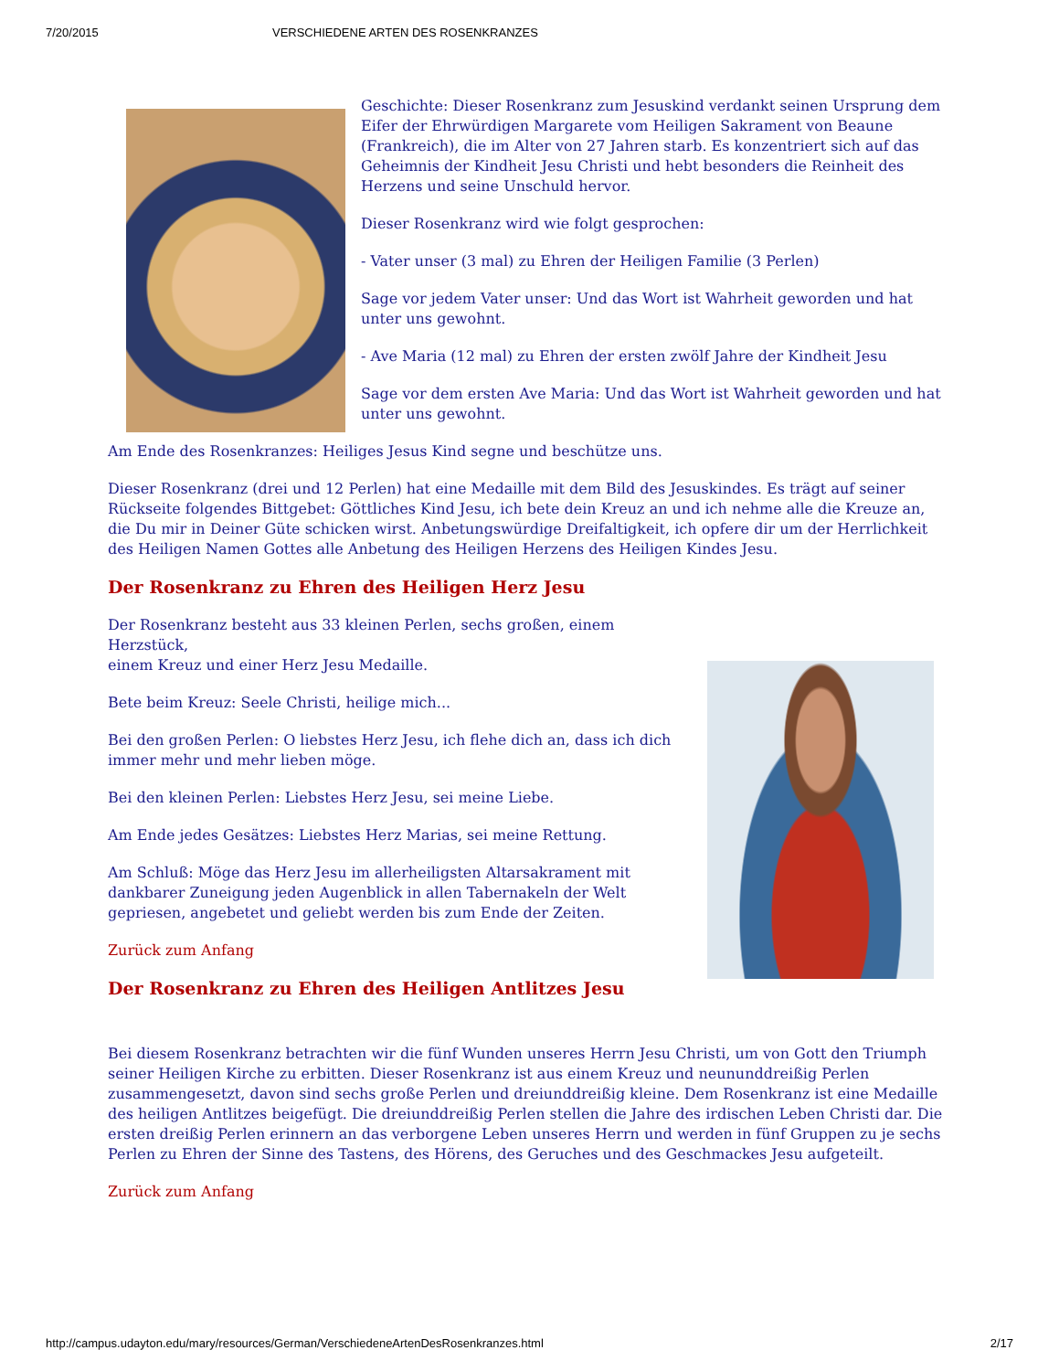7/20/2015 VERSCHIEDENE ARTEN DES ROSENKRANZES
Geschichte: Dieser Rosenkranz zum Jesuskind verdankt seinen Ursprung dem Eifer der Ehrwürdigen Margarete vom Heiligen Sakrament von Beaune (Frankreich), die im Alter von 27 Jahren starb. Es konzentriert sich auf das Geheimnis der Kindheit Jesu Christi und hebt besonders die Reinheit des Herzens und seine Unschuld hervor.
Dieser Rosenkranz wird wie folgt gesprochen:
- Vater unser (3 mal) zu Ehren der Heiligen Familie (3 Perlen)
Sage vor jedem Vater unser: Und das Wort ist Wahrheit geworden und hat unter uns gewohnt.
- Ave Maria (12 mal) zu Ehren der ersten zwölf Jahre der Kindheit Jesu
Sage vor dem ersten Ave Maria: Und das Wort ist Wahrheit geworden und hat unter uns gewohnt.
Am Ende des Rosenkranzes: Heiliges Jesus Kind segne und beschütze uns.
Dieser Rosenkranz (drei und 12 Perlen) hat eine Medaille mit dem Bild des Jesuskindes. Es trägt auf seiner Rückseite folgendes Bittgebet: Göttliches Kind Jesu, ich bete dein Kreuz an und ich nehme alle die Kreuze an, die Du mir in Deiner Güte schicken wirst. Anbetungswürdige Dreifaltigkeit, ich opfere dir um der Herrlichkeit des Heiligen Namen Gottes alle Anbetung des Heiligen Herzens des Heiligen Kindes Jesu.
Der Rosenkranz zu Ehren des Heiligen Herz Jesu
Der Rosenkranz besteht aus 33 kleinen Perlen, sechs großen, einem Herzstück,
einem Kreuz und einer Herz Jesu Medaille.
Bete beim Kreuz: Seele Christi, heilige mich...
Bei den großen Perlen: O liebstes Herz Jesu, ich flehe dich an, dass ich dich
immer mehr und mehr lieben möge.
Bei den kleinen Perlen: Liebstes Herz Jesu, sei meine Liebe.
Am Ende jedes Gesätzes: Liebstes Herz Marias, sei meine Rettung.
Am Schluß: Möge das Herz Jesu im allerheiligsten Altarsakrament mit dankbarer Zuneigung jeden Augenblick in allen Tabernakeln der Welt gepriesen, angebetet und geliebt werden bis zum Ende der Zeiten.
Zurück zum Anfang
Der Rosenkranz zu Ehren des Heiligen Antlitzes Jesu
Bei diesem Rosenkranz betrachten wir die fünf Wunden unseres Herrn Jesu Christi, um von Gott den Triumph seiner Heiligen Kirche zu erbitten. Dieser Rosenkranz ist aus einem Kreuz und neununddreißig Perlen zusammengesetzt, davon sind sechs große Perlen und dreiunddreißig kleine. Dem Rosenkranz ist eine Medaille des heiligen Antlitzes beigefügt. Die dreiunddreißig Perlen stellen die Jahre des irdischen Leben Christi dar. Die ersten dreißig Perlen erinnern an das verborgene Leben unseres Herrn und werden in fünf Gruppen zu je sechs Perlen zu Ehren der Sinne des Tastens, des Hörens, des Geruches und des Geschmackes Jesu aufgeteilt.
Zurück zum Anfang
http://campus.udayton.edu/mary/resources/German/VerschiedeneArtenDesRosenkranzes.html 2/17